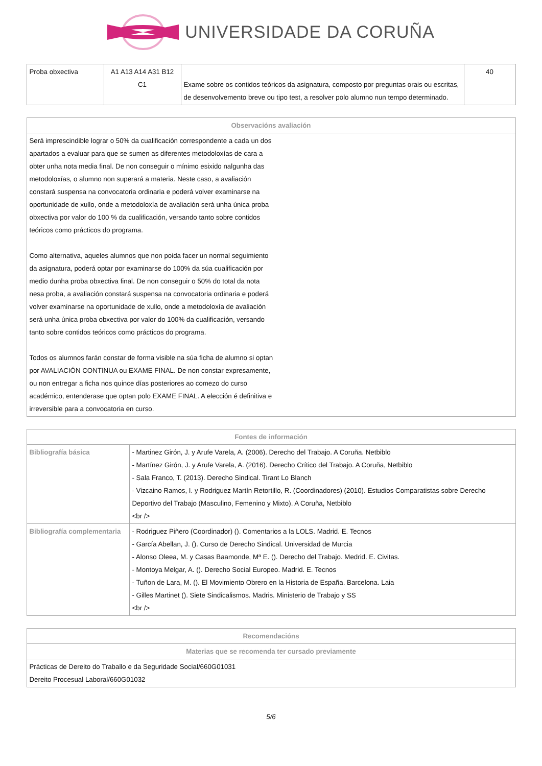UNIVERSIDADE DA CORUÑA
| Proba obxectiva | A1 A13 A14 A31 B12 C1 | Exame sobre os contidos teóricos da asignatura, composto por preguntas orais ou escritas, de desenvolvemento breve ou tipo test, a resolver polo alumno nun tempo determinado. | 40 |
| Observacións avaliación |
| --- |
| Será imprescindible lograr o 50% da cualificación correspondente a cada un dos apartados a evaluar para que se sumen as diferentes metodoloxías de cara a obter unha nota media final. De non conseguir o mínimo esixido nalgunha das metodoloxías, o alumno non superará a materia. Neste caso, a avaliación constará suspensa na convocatoria ordinaria e poderá volver examinarse na oportunidade de xullo, onde a metodoloxía de avaliación será unha única proba obxectiva por valor do 100 % da cualificación, versando tanto sobre contidos teóricos como prácticos do programa. Como alternativa, aqueles alumnos que non poida facer un normal seguimiento da asignatura, poderá optar por examinarse do 100% da súa cualificación por medio dunha proba obxectiva final. De non conseguir o 50% do total da nota nesa proba, a avaliación constará suspensa na convocatoria ordinaria e poderá volver examinarse na oportunidade de xullo, onde a metodoloxía de avaliación será unha única proba obxectiva por valor do 100% da cualificación, versando tanto sobre contidos teóricos como prácticos do programa. Todos os alumnos farán constar de forma visible na súa ficha de alumno si optan por AVALIACIÓN CONTINUA ou EXAME FINAL. De non constar expresamente, ou non entregar a ficha nos quince días posteriores ao comezo do curso académico, entenderase que optan polo EXAME FINAL. A elección é definitiva e irreversible para a convocatoria en curso. |
| Fontes de información | |
| --- | --- |
| Bibliografía básica | - Martinez Girón, J. y Arufe Varela, A. (2006). Derecho del Trabajo. A Coruña. Netbiblo - Martínez Girón, J. y Arufe Varela, A. (2016). Derecho Crítico del Trabajo. A Coruña, Netbiblo - Sala Franco, T. (2013). Derecho Sindical. Tirant Lo Blanch - Vizcaino Ramos, I. y Rodriguez Martín Retortillo, R. (Coordinadores) (2010). Estudios Comparatistas sobre Derecho Deportivo del Trabajo (Masculino, Femenino y Mixto). A Coruña, Netbiblo <br /> |
| Bibliografía complementaria | - Rodriguez Piñero (Coordinador) (). Comentarios a la LOLS. Madrid. E. Tecnos - García Abellan, J. (). Curso de Derecho Sindical. Universidad de Murcia - Alonso Oleea, M. y Casas Baamonde, Mª E. (). Derecho del Trabajo. Medrid. E. Civitas. - Montoya Melgar, A. (). Derecho Social Europeo. Madrid. E. Tecnos - Tuñon de Lara, M. (). El Movimiento Obrero en la Historia de España. Barcelona. Laia - Gilles Martinet (). Siete Sindicalismos. Madris. Ministerio de Trabajo y SS <br /> |
| Recomendacións |
| --- |
| Materias que se recomenda ter cursado previamente |
| Prácticas de Dereito do Traballo e da Seguridade Social/660G01031 Dereito Procesual Laboral/660G01032 |
5/6